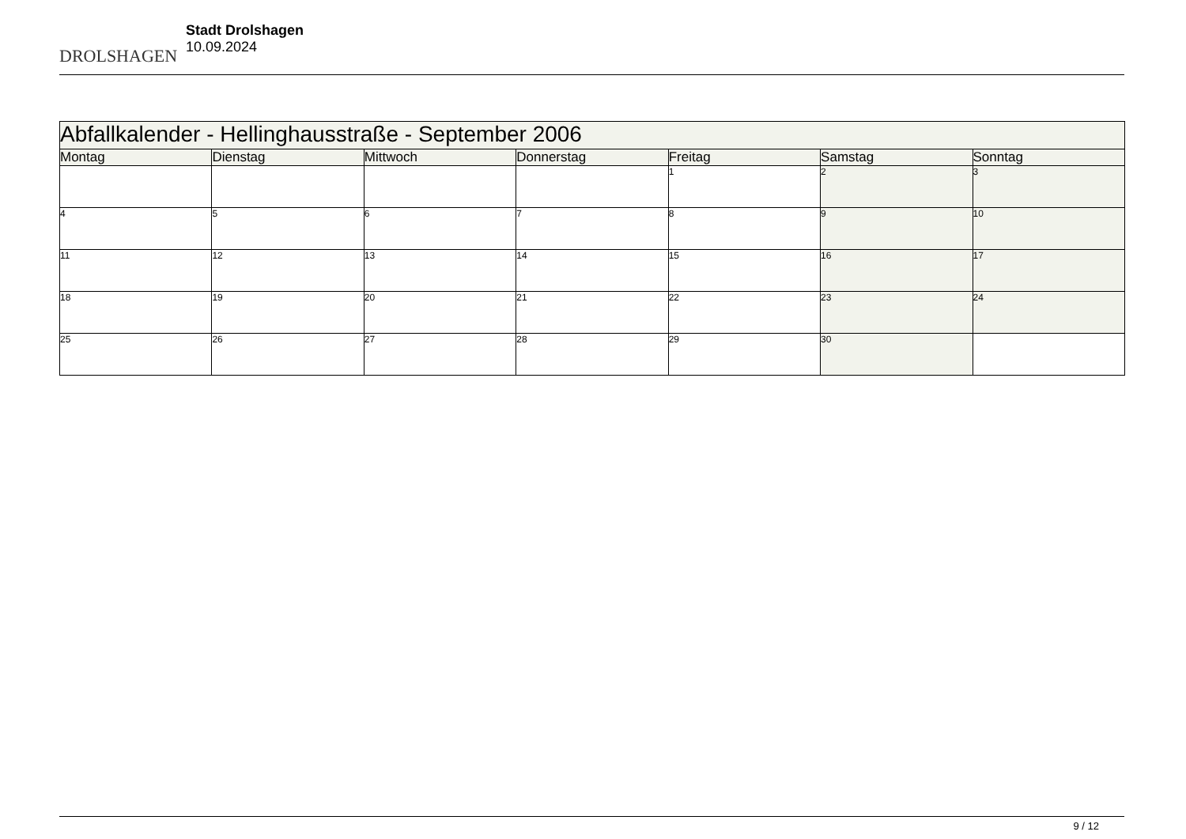DROLSHAGEN
Stadt Drolshagen
10.09.2024
| Abfallkalender - Hellinghausstraße - September 2006 | | | | | | |
| --- | --- | --- | --- | --- | --- | --- |
| Montag | Dienstag | Mittwoch | Donnerstag | Freitag | Samstag | Sonntag |
| | | | | 1 | 2 | 3 |
| 4 | 5 | 6 | 7 | 8 | 9 | 10 |
| 11 | 12 | 13 | 14 | 15 | 16 | 17 |
| 18 | 19 | 20 | 21 | 22 | 23 | 24 |
| 25 | 26 | 27 | 28 | 29 | 30 | |
9 / 12